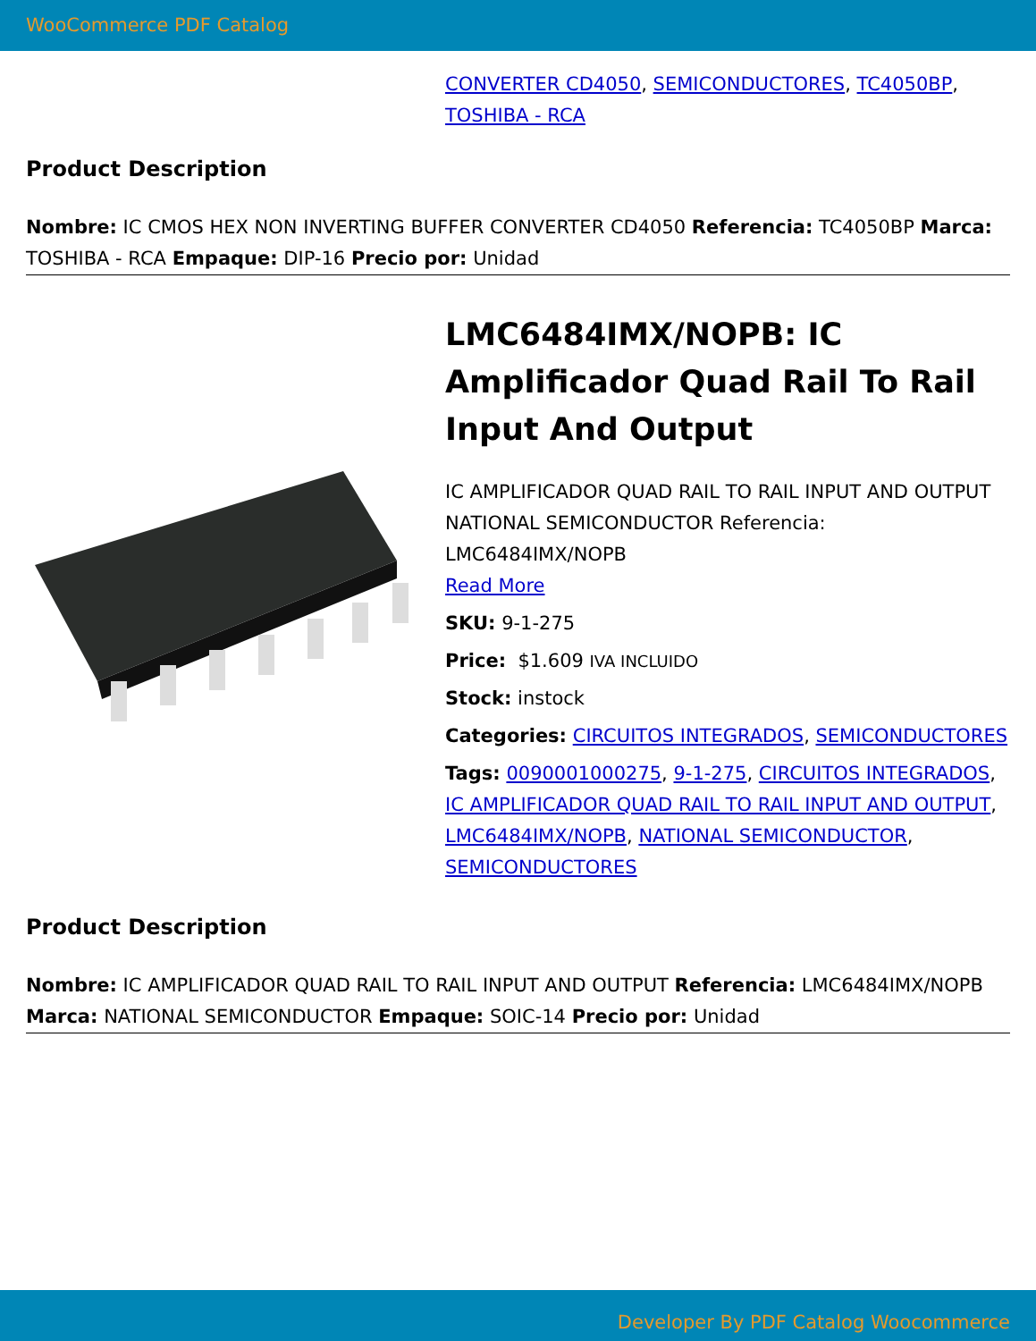WooCommerce PDF Catalog
CONVERTER CD4050, SEMICONDUCTORES, TC4050BP, TOSHIBA - RCA
Product Description
Nombre: IC CMOS HEX NON INVERTING BUFFER CONVERTER CD4050 Referencia: TC4050BP Marca: TOSHIBA - RCA Empaque: DIP-16 Precio por: Unidad
LMC6484IMX/NOPB: IC Amplificador Quad Rail To Rail Input And Output
IC AMPLIFICADOR QUAD RAIL TO RAIL INPUT AND OUTPUT NATIONAL SEMICONDUCTOR Referencia: LMC6484IMX/NOPB
Read More
SKU: 9-1-275
Price: $1.609 IVA INCLUIDO
Stock: instock
Categories: CIRCUITOS INTEGRADOS, SEMICONDUCTORES
Tags: 0090001000275, 9-1-275, CIRCUITOS INTEGRADOS, IC AMPLIFICADOR QUAD RAIL TO RAIL INPUT AND OUTPUT, LMC6484IMX/NOPB, NATIONAL SEMICONDUCTOR, SEMICONDUCTORES
Product Description
Nombre: IC AMPLIFICADOR QUAD RAIL TO RAIL INPUT AND OUTPUT Referencia: LMC6484IMX/NOPB Marca: NATIONAL SEMICONDUCTOR Empaque: SOIC-14 Precio por: Unidad
Developer By PDF Catalog Woocommerce